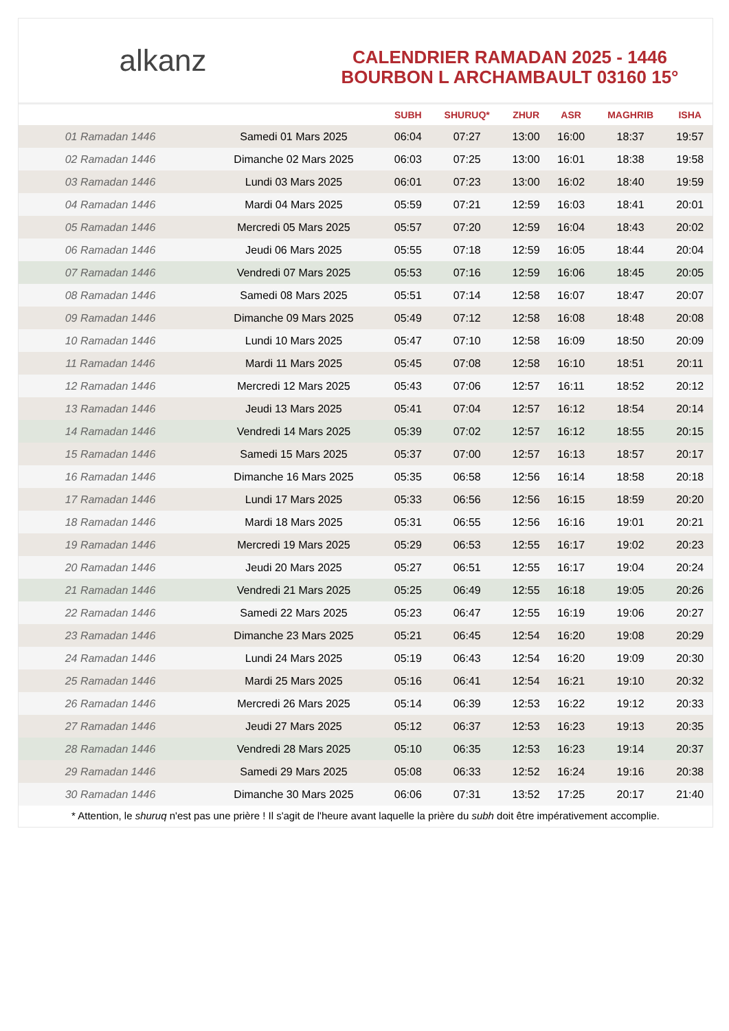alkanz
CALENDRIER RAMADAN 2025 - 1446
BOURBON L ARCHAMBAULT 03160 15°
| | | SUBH | SHURUQ* | ZHUR | ASR | MAGHRIB | ISHA |
| --- | --- | --- | --- | --- | --- | --- | --- |
| 01 Ramadan 1446 | Samedi 01 Mars 2025 | 06:04 | 07:27 | 13:00 | 16:00 | 18:37 | 19:57 |
| 02 Ramadan 1446 | Dimanche 02 Mars 2025 | 06:03 | 07:25 | 13:00 | 16:01 | 18:38 | 19:58 |
| 03 Ramadan 1446 | Lundi 03 Mars 2025 | 06:01 | 07:23 | 13:00 | 16:02 | 18:40 | 19:59 |
| 04 Ramadan 1446 | Mardi 04 Mars 2025 | 05:59 | 07:21 | 12:59 | 16:03 | 18:41 | 20:01 |
| 05 Ramadan 1446 | Mercredi 05 Mars 2025 | 05:57 | 07:20 | 12:59 | 16:04 | 18:43 | 20:02 |
| 06 Ramadan 1446 | Jeudi 06 Mars 2025 | 05:55 | 07:18 | 12:59 | 16:05 | 18:44 | 20:04 |
| 07 Ramadan 1446 | Vendredi 07 Mars 2025 | 05:53 | 07:16 | 12:59 | 16:06 | 18:45 | 20:05 |
| 08 Ramadan 1446 | Samedi 08 Mars 2025 | 05:51 | 07:14 | 12:58 | 16:07 | 18:47 | 20:07 |
| 09 Ramadan 1446 | Dimanche 09 Mars 2025 | 05:49 | 07:12 | 12:58 | 16:08 | 18:48 | 20:08 |
| 10 Ramadan 1446 | Lundi 10 Mars 2025 | 05:47 | 07:10 | 12:58 | 16:09 | 18:50 | 20:09 |
| 11 Ramadan 1446 | Mardi 11 Mars 2025 | 05:45 | 07:08 | 12:58 | 16:10 | 18:51 | 20:11 |
| 12 Ramadan 1446 | Mercredi 12 Mars 2025 | 05:43 | 07:06 | 12:57 | 16:11 | 18:52 | 20:12 |
| 13 Ramadan 1446 | Jeudi 13 Mars 2025 | 05:41 | 07:04 | 12:57 | 16:12 | 18:54 | 20:14 |
| 14 Ramadan 1446 | Vendredi 14 Mars 2025 | 05:39 | 07:02 | 12:57 | 16:12 | 18:55 | 20:15 |
| 15 Ramadan 1446 | Samedi 15 Mars 2025 | 05:37 | 07:00 | 12:57 | 16:13 | 18:57 | 20:17 |
| 16 Ramadan 1446 | Dimanche 16 Mars 2025 | 05:35 | 06:58 | 12:56 | 16:14 | 18:58 | 20:18 |
| 17 Ramadan 1446 | Lundi 17 Mars 2025 | 05:33 | 06:56 | 12:56 | 16:15 | 18:59 | 20:20 |
| 18 Ramadan 1446 | Mardi 18 Mars 2025 | 05:31 | 06:55 | 12:56 | 16:16 | 19:01 | 20:21 |
| 19 Ramadan 1446 | Mercredi 19 Mars 2025 | 05:29 | 06:53 | 12:55 | 16:17 | 19:02 | 20:23 |
| 20 Ramadan 1446 | Jeudi 20 Mars 2025 | 05:27 | 06:51 | 12:55 | 16:17 | 19:04 | 20:24 |
| 21 Ramadan 1446 | Vendredi 21 Mars 2025 | 05:25 | 06:49 | 12:55 | 16:18 | 19:05 | 20:26 |
| 22 Ramadan 1446 | Samedi 22 Mars 2025 | 05:23 | 06:47 | 12:55 | 16:19 | 19:06 | 20:27 |
| 23 Ramadan 1446 | Dimanche 23 Mars 2025 | 05:21 | 06:45 | 12:54 | 16:20 | 19:08 | 20:29 |
| 24 Ramadan 1446 | Lundi 24 Mars 2025 | 05:19 | 06:43 | 12:54 | 16:20 | 19:09 | 20:30 |
| 25 Ramadan 1446 | Mardi 25 Mars 2025 | 05:16 | 06:41 | 12:54 | 16:21 | 19:10 | 20:32 |
| 26 Ramadan 1446 | Mercredi 26 Mars 2025 | 05:14 | 06:39 | 12:53 | 16:22 | 19:12 | 20:33 |
| 27 Ramadan 1446 | Jeudi 27 Mars 2025 | 05:12 | 06:37 | 12:53 | 16:23 | 19:13 | 20:35 |
| 28 Ramadan 1446 | Vendredi 28 Mars 2025 | 05:10 | 06:35 | 12:53 | 16:23 | 19:14 | 20:37 |
| 29 Ramadan 1446 | Samedi 29 Mars 2025 | 05:08 | 06:33 | 12:52 | 16:24 | 19:16 | 20:38 |
| 30 Ramadan 1446 | Dimanche 30 Mars 2025 | 06:06 | 07:31 | 13:52 | 17:25 | 20:17 | 21:40 |
* Attention, le shuruq n'est pas une prière ! Il s'agit de l'heure avant laquelle la prière du subh doit être impérativement accomplie.